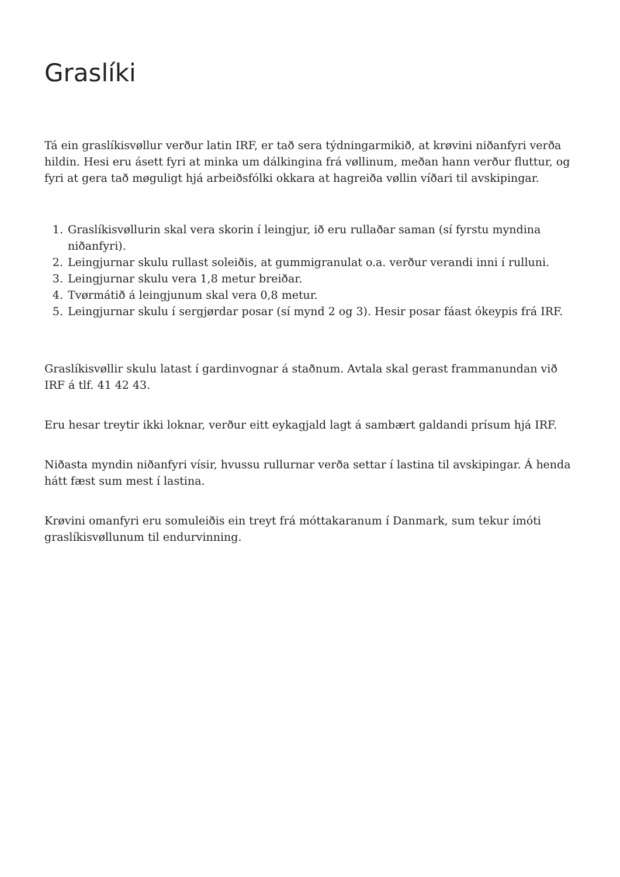Graslíki
Tá ein graslíkisvøllur verður latin IRF, er tað sera týdningarmikið, at krøvini niðanfyri verða hildin. Hesi eru ásett fyri at minka um dálkingina frá vøllinum, meðan hann verður fluttur, og fyri at gera tað møguligt hjá arbeiðsfólki okkara at hagreiða vøllin víðari til avskipingar.
1. Graslíkisvøllurin skal vera skorin í leingjur, ið eru rullaðar saman (sí fyrstu myndina niðanfyri).
2. Leingjurnar skulu rullast soleiðis, at gummigranulat o.a. verður verandi inni í rulluni.
3. Leingjurnar skulu vera 1,8 metur breiðar.
4. Tvørmátið á leingjunum skal vera 0,8 metur.
5. Leingjurnar skulu í sergjørdar posar (sí mynd 2 og 3). Hesir posar fáast ókeypis frá IRF.
Graslíkisvøllir skulu latast í gardinvognar á staðnum. Avtala skal gerast frammanundan við IRF á tlf. 41 42 43.
Eru hesar treytir ikki loknar, verður eitt eykagjald lagt á sambært galdandi prísum hjá IRF.
Niðasta myndin niðanfyri vísir, hvussu rullurnar verða settar í lastina til avskipingar. Á henda hátt fæst sum mest í lastina.
Krøvini omanfyri eru somuleiðis ein treyt frá móttakaranum í Danmark, sum tekur ímóti graslíkisvøllunum til endurvinning.